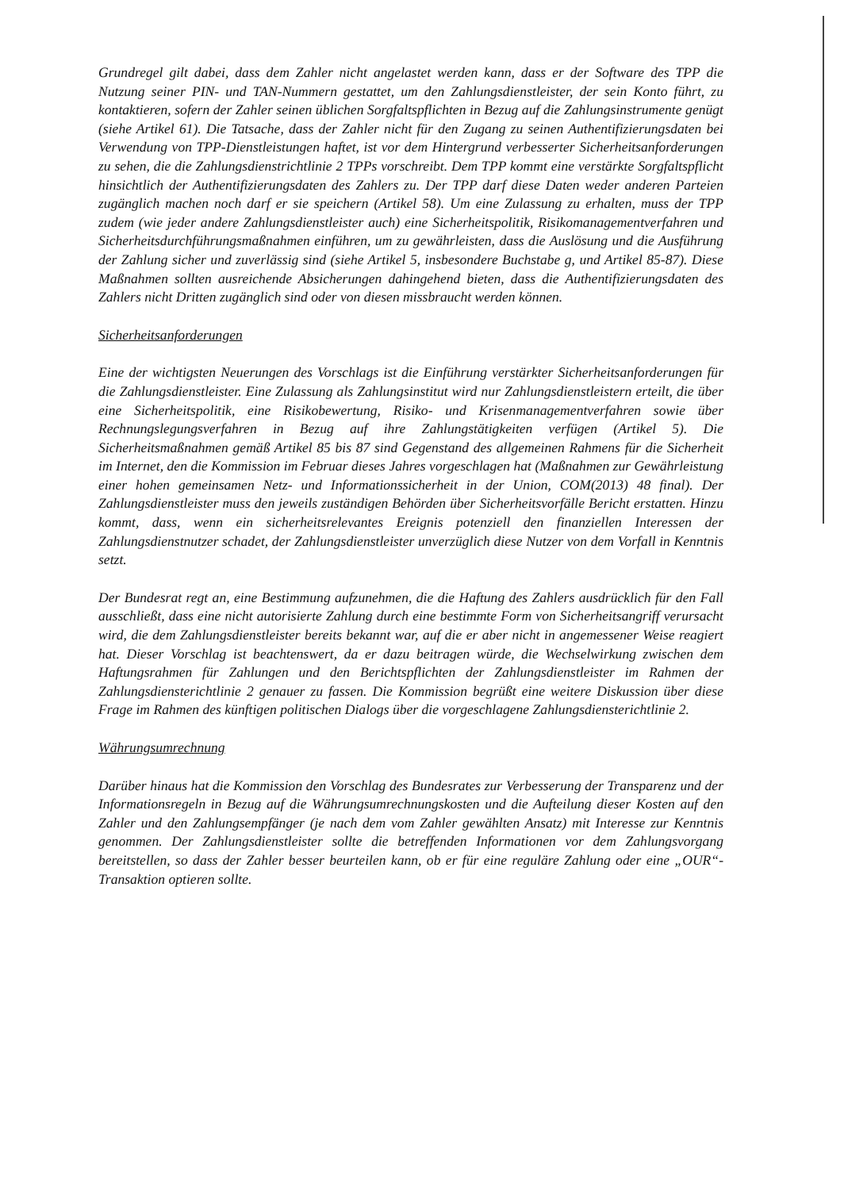Grundregel gilt dabei, dass dem Zahler nicht angelastet werden kann, dass er der Software des TPP die Nutzung seiner PIN- und TAN-Nummern gestattet, um den Zahlungsdienstleister, der sein Konto führt, zu kontaktieren, sofern der Zahler seinen üblichen Sorgfaltspflichten in Bezug auf die Zahlungsinstrumente genügt (siehe Artikel 61). Die Tatsache, dass der Zahler nicht für den Zugang zu seinen Authentifizierungsdaten bei Verwendung von TPP-Dienstleistungen haftet, ist vor dem Hintergrund verbesserter Sicherheitsanforderungen zu sehen, die die Zahlungsdienstrichtlinie 2 TPPs vorschreibt. Dem TPP kommt eine verstärkte Sorgfaltspflicht hinsichtlich der Authentifizierungsdaten des Zahlers zu. Der TPP darf diese Daten weder anderen Parteien zugänglich machen noch darf er sie speichern (Artikel 58). Um eine Zulassung zu erhalten, muss der TPP zudem (wie jeder andere Zahlungsdienstleister auch) eine Sicherheitspolitik, Risikomanagementverfahren und Sicherheitsdurchführungsmaßnahmen einführen, um zu gewährleisten, dass die Auslösung und die Ausführung der Zahlung sicher und zuverlässig sind (siehe Artikel 5, insbesondere Buchstabe g, und Artikel 85-87). Diese Maßnahmen sollten ausreichende Absicherungen dahingehend bieten, dass die Authentifizierungsdaten des Zahlers nicht Dritten zugänglich sind oder von diesen missbraucht werden können.
Sicherheitsanforderungen
Eine der wichtigsten Neuerungen des Vorschlags ist die Einführung verstärkter Sicherheitsanforderungen für die Zahlungsdienstleister. Eine Zulassung als Zahlungsinstitut wird nur Zahlungsdienstleistern erteilt, die über eine Sicherheitspolitik, eine Risikobewertung, Risiko- und Krisenmanagementverfahren sowie über Rechnungslegungsverfahren in Bezug auf ihre Zahlungstätigkeiten verfügen (Artikel 5). Die Sicherheitsmaßnahmen gemäß Artikel 85 bis 87 sind Gegenstand des allgemeinen Rahmens für die Sicherheit im Internet, den die Kommission im Februar dieses Jahres vorgeschlagen hat (Maßnahmen zur Gewährleistung einer hohen gemeinsamen Netz- und Informationssicherheit in der Union, COM(2013) 48 final). Der Zahlungsdienstleister muss den jeweils zuständigen Behörden über Sicherheitsvorfälle Bericht erstatten. Hinzu kommt, dass, wenn ein sicherheitsrelevantes Ereignis potenziell den finanziellen Interessen der Zahlungsdienstnutzer schadet, der Zahlungsdienstleister unverzüglich diese Nutzer von dem Vorfall in Kenntnis setzt.
Der Bundesrat regt an, eine Bestimmung aufzunehmen, die die Haftung des Zahlers ausdrücklich für den Fall ausschließt, dass eine nicht autorisierte Zahlung durch eine bestimmte Form von Sicherheitsangriff verursacht wird, die dem Zahlungsdienstleister bereits bekannt war, auf die er aber nicht in angemessener Weise reagiert hat. Dieser Vorschlag ist beachtenswert, da er dazu beitragen würde, die Wechselwirkung zwischen dem Haftungsrahmen für Zahlungen und den Berichtspflichten der Zahlungsdienstleister im Rahmen der Zahlungsdiensterichtlinie 2 genauer zu fassen. Die Kommission begrüßt eine weitere Diskussion über diese Frage im Rahmen des künftigen politischen Dialogs über die vorgeschlagene Zahlungsdiensterichtlinie 2.
Währungsumrechnung
Darüber hinaus hat die Kommission den Vorschlag des Bundesrates zur Verbesserung der Transparenz und der Informationsregeln in Bezug auf die Währungsumrechnungskosten und die Aufteilung dieser Kosten auf den Zahler und den Zahlungsempfänger (je nach dem vom Zahler gewählten Ansatz) mit Interesse zur Kenntnis genommen. Der Zahlungsdienstleister sollte die betreffenden Informationen vor dem Zahlungsvorgang bereitstellen, so dass der Zahler besser beurteilen kann, ob er für eine reguläre Zahlung oder eine „OUR“-Transaktion optieren sollte.